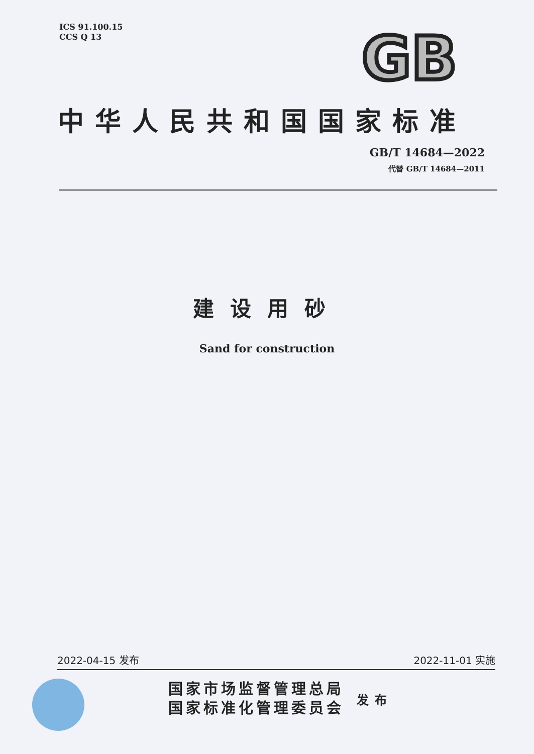ICS 91.100.15
CCS Q 13
GB
中华人民共和国国家标准
GB/T 14684—2022
代替 GB/T 14684—2011
建设用砂
Sand for construction
2022-04-15 发布 2022-11-01 实施
国家市场监督管理总局
国家标准化管理委员会
发布